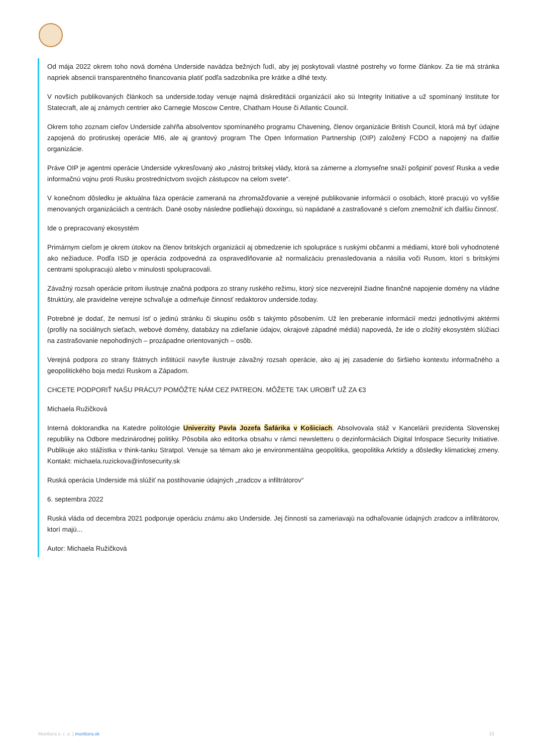Od mája 2022 okrem toho nová doména Underside navádza bežných ľudí, aby jej poskytovali vlastné postrehy vo forme článkov. Za tie má stránka napriek absencii transparentného financovania platiť podľa sadzobníka pre krátke a dlhé texty.
V novších publikovaných článkoch sa underside.today venuje najmä diskreditácii organizácií ako sú Integrity Initiative a už spomínaný Institute for Statecraft, ale aj známych centrier ako Carnegie Moscow Centre, Chatham House či Atlantic Council.
Okrem toho zoznam cieľov Underside zahŕňa absolventov spomínaného programu Chavening, členov organizácie British Council, ktorá má byť údajne zapojená do protiruskej operácie MI6, ale aj grantový program The Open Information Partnership (OIP) založený FCDO a napojený na ďalšie organizácie.
Práve OIP je agentmi operácie Underside vykresľovaný ako „nástroj britskej vlády, ktorá sa zámerne a zlomyseľne snaží pošpiniť povesť Ruska a vedie informačnú vojnu proti Rusku prostredníctvom svojich zástupcov na celom svete“.
V konečnom dôsledku je aktuálna fáza operácie zameraná na zhromažďovanie a verejné publikovanie informácií o osobách, ktoré pracujú vo vyššie menovaných organizáciách a centrách. Dané osoby následne podliehajú doxxingu, sú napádané a zastrašované s cieľom znemožniť ich ďalšiu činnosť.
Ide o prepracovaný ekosystém
Primárnym cieľom je okrem útokov na členov britských organizácií aj obmedzenie ich spolupráce s ruskými občanmi a médiami, ktoré boli vyhodnotené ako nežiaduce. Podľa ISD je operácia zodpovedná za ospravedlňovanie až normalizáciu prenasledovania a násilia voči Rusom, ktorí s britskými centrami spolupracujú alebo v minulosti spolupracovali.
Závažný rozsah operácie pritom ilustruje značná podpora zo strany ruského režimu, ktorý síce nezverejnil žiadne finančné napojenie domény na vládne štruktúry, ale pravidelne verejne schvaľuje a odmeňuje činnosť redaktorov underside.today.
Potrebné je dodať, že nemusí ísť o jedinú stránku či skupinu osôb s takýmto pôsobením. Už len preberanie informácií medzi jednotlivými aktérmi (profily na sociálnych sieťach, webové domény, databázy na zdieľanie údajov, okrajové západné médiá) napovedá, že ide o zložitý ekosystém slúžiaci na zastrašovanie nepohodlných – prozápadne orientovaných – osôb.
Verejná podpora zo strany štátnych inštitúcií navyše ilustruje závažný rozsah operácie, ako aj jej zasadenie do širšieho kontextu informačného a geopolitického boja medzi Ruskom a Západom.
CHCETE PODPORIŤ NAŠU PRÁCU? POMÔŽTE NÁM CEZ PATREON. MÔŽETE TAK UROBIŤ UŽ ZA €3
Michaela Ružičková
Interná doktorandka na Katedre politológie Univerzity Pavla Jozefa Šafárika v Košiciach. Absolvovala stáž v Kancelárii prezidenta Slovenskej republiky na Odbore medzinárodnej politiky. Pôsobila ako editorka obsahu v rámci newsletteru o dezinformáciách Digital Infospace Security Initiative. Publikuje ako stážistka v think-tanku Stratpol. Venuje sa témam ako je environmentálna geopolitika, geopolitika Arktídy a dôsledky klimatickej zmeny. Kontakt: michaela.ruzickova@infosecurity.sk
Ruská operácia Underside má slúžiť na postihovanie údajných „zradcov a infiltrátorov“
6. septembra 2022
Ruská vláda od decembra 2021 podporuje operáciu známu ako Underside. Jej činnosti sa zameriavajú na odhaľovanie údajných zradcov a infiltrátorov, ktorí majú...
Autor: Michaela Ružičková
Monitora s. r. o. | monitora.sk 15